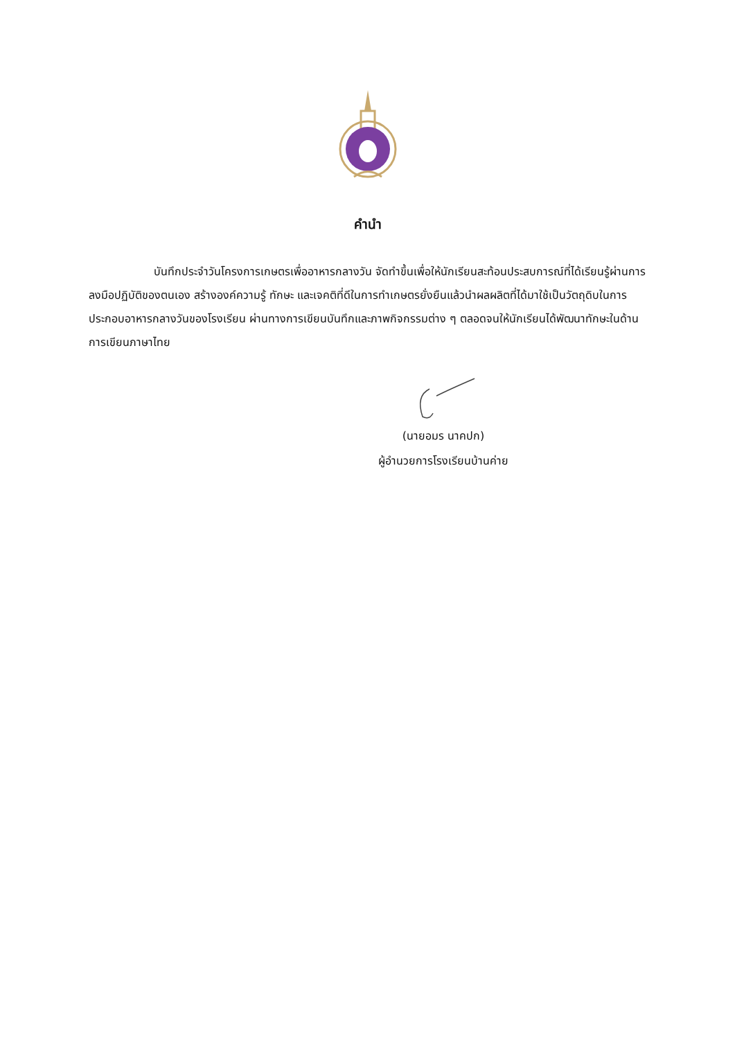คำนำ
บันทึกประจำวันโครงการเกษตรเพื่ออาหารกลางวัน จัดทำขึ้นเพื่อให้นักเรียนสะท้อนประสบการณ์ที่ได้เรียนรู้ผ่านการลงมือปฏิบัติของตนเอง สร้างองค์ความรู้ ทักษะ และเจคติที่ดีในการทำเกษตรยั่งยืนแล้วนำผลผลิตที่ได้มาใช้เป็นวัตถุดิบในการประกอบอาหารกลางวันของโรงเรียน ผ่านทางการเขียนบันทึกและภาพกิจกรรมต่าง ๆ ตลอดจนให้นักเรียนได้พัฒนาทักษะในด้านการเขียนภาษาไทย
(นายอมร นาคปก)
ผู้อำนวยการโรงเรียนบ้านค่าย